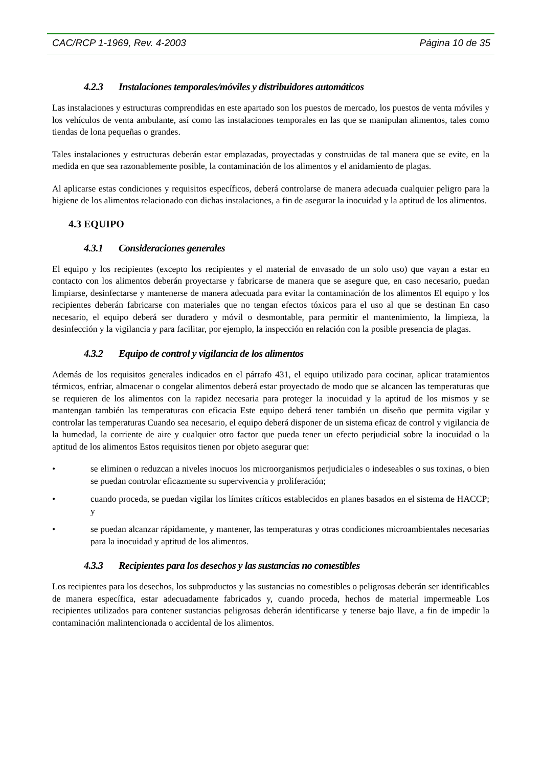CAC/RCP 1-1969, Rev. 4-2003 Página 10 de 35
4.2.3 Instalaciones temporales/móviles y distribuidores automáticos
Las instalaciones y estructuras comprendidas en este apartado son los puestos de mercado, los puestos de venta móviles y los vehículos de venta ambulante, así como las instalaciones temporales en las que se manipulan alimentos, tales como tiendas de lona pequeñas o grandes.
Tales instalaciones y estructuras deberán estar emplazadas, proyectadas y construidas de tal manera que se evite, en la medida en que sea razonablemente posible, la contaminación de los alimentos y el anidamiento de plagas.
Al aplicarse estas condiciones y requisitos específicos, deberá controlarse de manera adecuada cualquier peligro para la higiene de los alimentos relacionado con dichas instalaciones, a fin de asegurar la inocuidad y la aptitud de los alimentos.
4.3 EQUIPO
4.3.1 Consideraciones generales
El equipo y los recipientes (excepto los recipientes y el material de envasado de un solo uso) que vayan a estar en contacto con los alimentos deberán proyectarse y fabricarse de manera que se asegure que, en caso necesario, puedan limpiarse, desinfectarse y mantenerse de manera adecuada para evitar la contaminación de los alimentos El equipo y los recipientes deberán fabricarse con materiales que no tengan efectos tóxicos para el uso al que se destinan En caso necesario, el equipo deberá ser duradero y móvil o desmontable, para permitir el mantenimiento, la limpieza, la desinfección y la vigilancia y para facilitar, por ejemplo, la inspección en relación con la posible presencia de plagas.
4.3.2 Equipo de control y vigilancia de los alimentos
Además de los requisitos generales indicados en el párrafo 431, el equipo utilizado para cocinar, aplicar tratamientos térmicos, enfriar, almacenar o congelar alimentos deberá estar proyectado de modo que se alcancen las temperaturas que se requieren de los alimentos con la rapidez necesaria para proteger la inocuidad y la aptitud de los mismos y se mantengan también las temperaturas con eficacia Este equipo deberá tener también un diseño que permita vigilar y controlar las temperaturas Cuando sea necesario, el equipo deberá disponer de un sistema eficaz de control y vigilancia de la humedad, la corriente de aire y cualquier otro factor que pueda tener un efecto perjudicial sobre la inocuidad o la aptitud de los alimentos Estos requisitos tienen por objeto asegurar que:
• se eliminen o reduzcan a niveles inocuos los microorganismos perjudiciales o indeseables o sus toxinas, o bien se puedan controlar eficazmente su supervivencia y proliferación;
• cuando proceda, se puedan vigilar los límites críticos establecidos en planes basados en el sistema de HACCP; y
• se puedan alcanzar rápidamente, y mantener, las temperaturas y otras condiciones microambientales necesarias para la inocuidad y aptitud de los alimentos.
4.3.3 Recipientes para los desechos y las sustancias no comestibles
Los recipientes para los desechos, los subproductos y las sustancias no comestibles o peligrosas deberán ser identificables de manera específica, estar adecuadamente fabricados y, cuando proceda, hechos de material impermeable Los recipientes utilizados para contener sustancias peligrosas deberán identificarse y tenerse bajo llave, a fin de impedir la contaminación malintencionada o accidental de los alimentos.